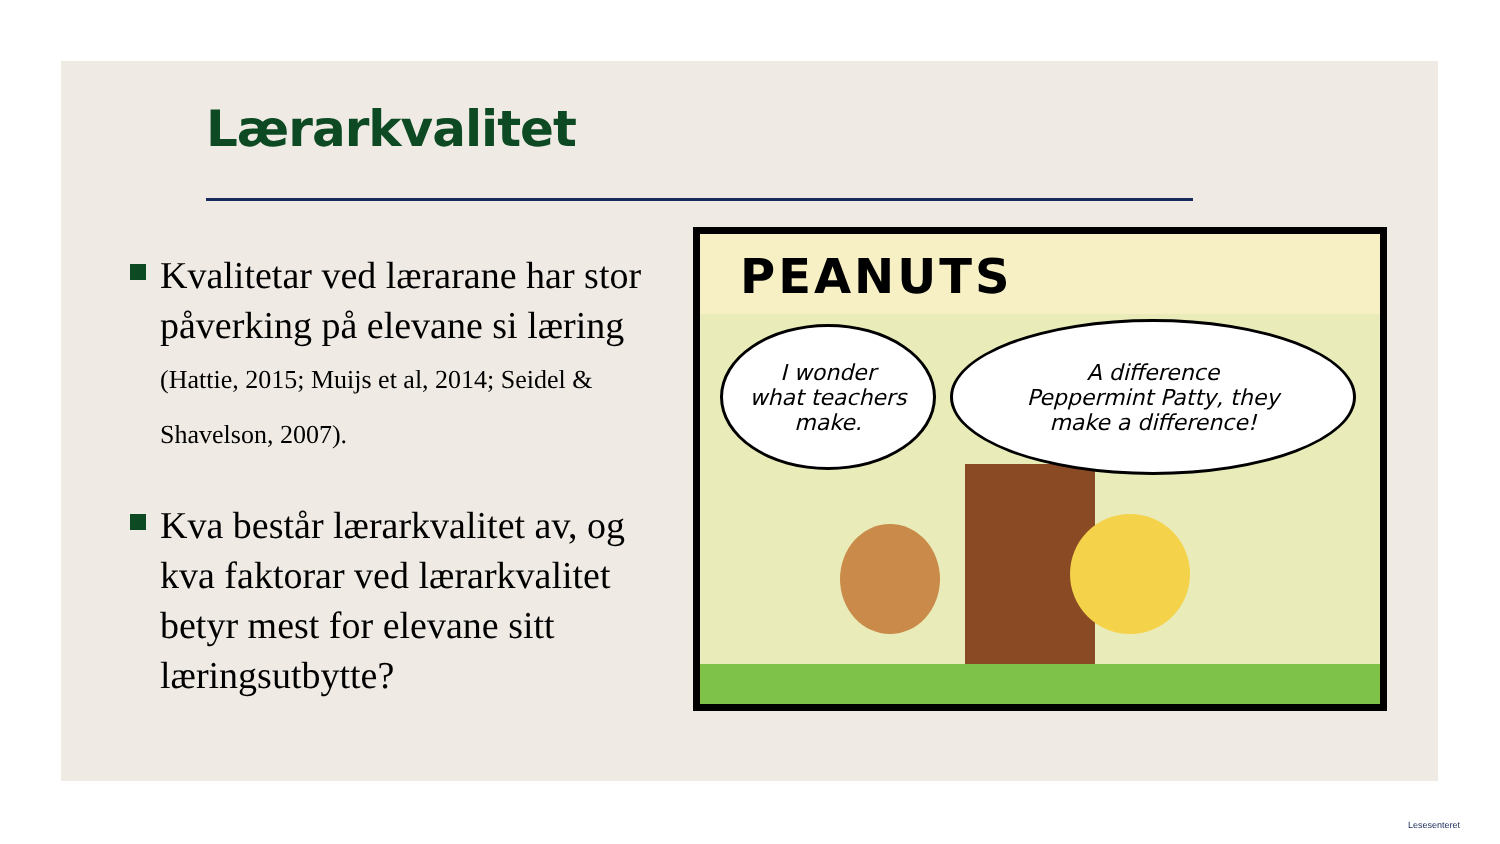Lærarkvalitet
Kvalitetar ved lærarane har stor påverking på elevane si læring (Hattie, 2015; Muijs et al, 2014; Seidel & Shavelson, 2007).
Kva består lærarkvalitet av, og kva faktorar ved lærarkvalitet betyr mest for elevane sitt læringsutbytte?
PEANUTS
I wonder
what teachers
make.
A difference
Peppermint Patty, they
make a difference!
Lesesenteret